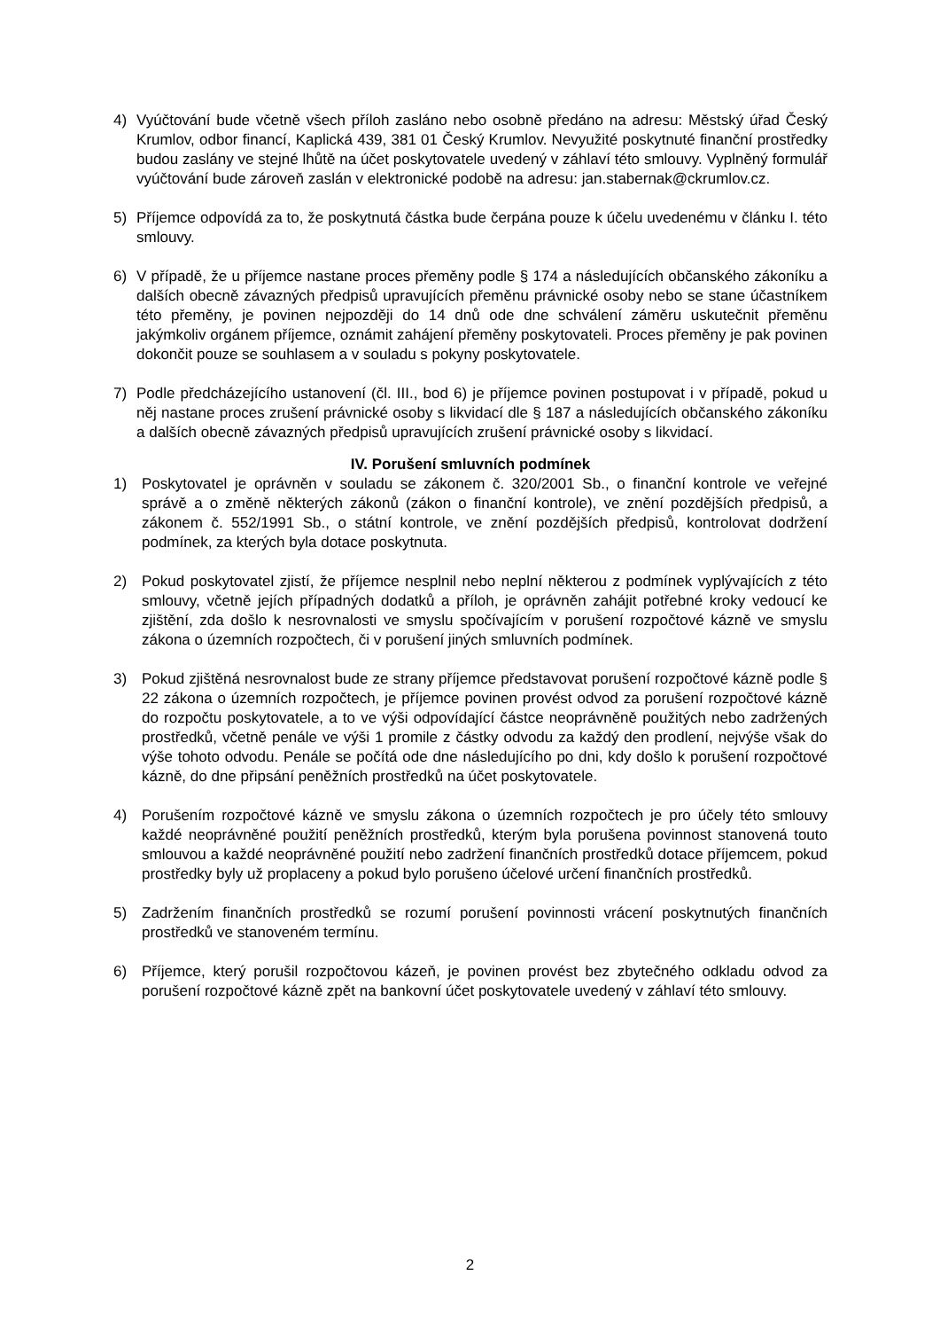4) Vyúčtování bude včetně všech příloh zasláno nebo osobně předáno na adresu: Městský úřad Český Krumlov, odbor financí, Kaplická 439, 381 01 Český Krumlov. Nevyužité poskytnuté finanční prostředky budou zaslány ve stejné lhůtě na účet poskytovatele uvedený v záhlaví této smlouvy. Vyplněný formulář vyúčtování bude zároveň zaslán v elektronické podobě na adresu: jan.stabernak@ckrumlov.cz.
5) Příjemce odpovídá za to, že poskytnutá částka bude čerpána pouze k účelu uvedenému v článku I. této smlouvy.
6) V případě, že u příjemce nastane proces přeměny podle § 174 a následujících občanského zákoníku a dalších obecně závazných předpisů upravujících přeměnu právnické osoby nebo se stane účastníkem této přeměny, je povinen nejpozději do 14 dnů ode dne schválení záměru uskutečnit přeměnu jakýmkoliv orgánem příjemce, oznámit zahájení přeměny poskytovateli. Proces přeměny je pak povinen dokončit pouze se souhlasem a v souladu s pokyny poskytovatele.
7) Podle předcházejícího ustanovení (čl. III., bod 6) je příjemce povinen postupovat i v případě, pokud u něj nastane proces zrušení právnické osoby s likvidací dle § 187 a následujících občanského zákoníku a dalších obecně závazných předpisů upravujících zrušení právnické osoby s likvidací.
IV. Porušení smluvních podmínek
1) Poskytovatel je oprávněn v souladu se zákonem č. 320/2001 Sb., o finanční kontrole ve veřejné správě a o změně některých zákonů (zákon o finanční kontrole), ve znění pozdějších předpisů, a zákonem č. 552/1991 Sb., o státní kontrole, ve znění pozdějších předpisů, kontrolovat dodržení podmínek, za kterých byla dotace poskytnuta.
2) Pokud poskytovatel zjistí, že příjemce nesplnil nebo neplní některou z podmínek vyplývajících z této smlouvy, včetně jejích případných dodatků a příloh, je oprávněn zahájit potřebné kroky vedoucí ke zjištění, zda došlo k nesrovnalosti ve smyslu spočívajícím v porušení rozpočtové kázně ve smyslu zákona o územních rozpočtech, či v porušení jiných smluvních podmínek.
3) Pokud zjištěná nesrovnalost bude ze strany příjemce představovat porušení rozpočtové kázně podle § 22 zákona o územních rozpočtech, je příjemce povinen provést odvod za porušení rozpočtové kázně do rozpočtu poskytovatele, a to ve výši odpovídající částce neoprávněně použitých nebo zadržených prostředků, včetně penále ve výši 1 promile z částky odvodu za každý den prodlení, nejvýše však do výše tohoto odvodu. Penále se počítá ode dne následujícího po dni, kdy došlo k porušení rozpočtové kázně, do dne připsání peněžních prostředků na účet poskytovatele.
4) Porušením rozpočtové kázně ve smyslu zákona o územních rozpočtech je pro účely této smlouvy každé neoprávněné použití peněžních prostředků, kterým byla porušena povinnost stanovená touto smlouvou a každé neoprávněné použití nebo zadržení finančních prostředků dotace příjemcem, pokud prostředky byly už proplaceny a pokud bylo porušeno účelové určení finančních prostředků.
5) Zadržením finančních prostředků se rozumí porušení povinnosti vrácení poskytnutých finančních prostředků ve stanoveném termínu.
6) Příjemce, který porušil rozpočtovou kázeň, je povinen provést bez zbytečného odkladu odvod za porušení rozpočtové kázně zpět na bankovní účet poskytovatele uvedený v záhlaví této smlouvy.
2